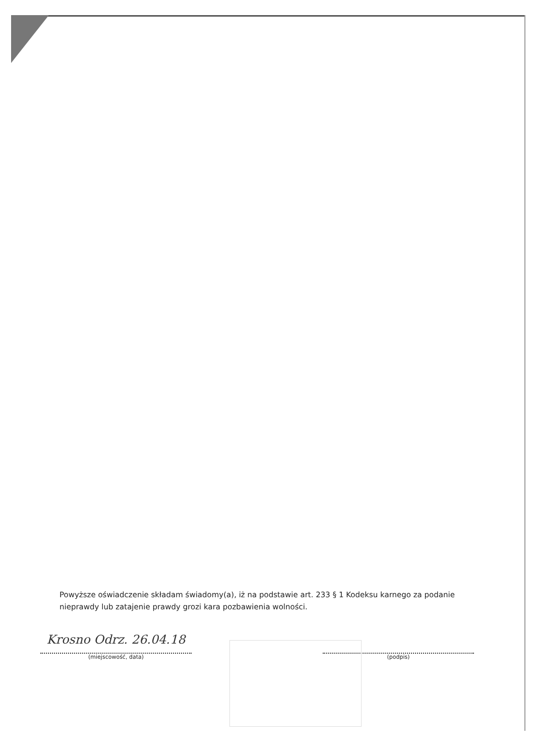Powyższe oświadczenie składam świadomy(a), iż na podstawie art. 233 § 1 Kodeksu karnego za podanie nieprawdy lub zatajenie prawdy grozi kara pozbawienia wolności.
Krosno Odrz. 26.04.18
(miejscowość, data)
(podpis)